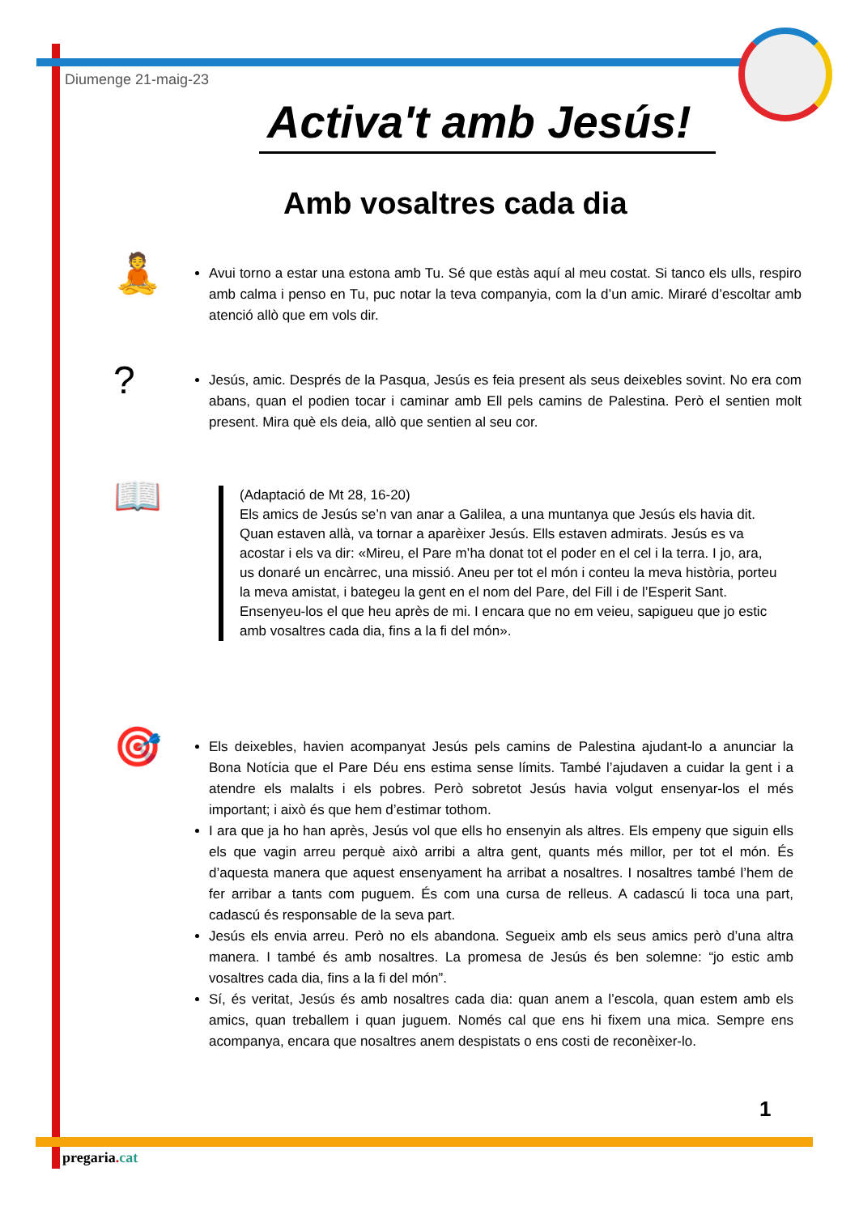Diumenge 21-maig-23
Activa't amb Jesús!
Amb vosaltres cada dia
🧘
Avui torno a estar una estona amb Tu. Sé que estàs aquí al meu costat. Si tanco els ulls, respiro amb calma i penso en Tu, puc notar la teva companyia, com la d’un amic. Miraré d’escoltar amb atenció allò que em vols dir.
?
Jesús, amic. Després de la Pasqua, Jesús es feia present als seus deixebles sovint. No era com abans, quan el podien tocar i caminar amb Ell pels camins de Palestina. Però el sentien molt present. Mira què els deia, allò que sentien al seu cor.
📖
(Adaptació de Mt 28, 16-20)
Els amics de Jesús se’n van anar a Galilea, a una muntanya que Jesús els havia dit. Quan estaven allà, va tornar a aparèixer Jesús. Ells estaven admirats. Jesús es va acostar i els va dir: «Mireu, el Pare m’ha donat tot el poder en el cel i la terra. I jo, ara, us donaré un encàrrec, una missió. Aneu per tot el món i conteu la meva història, porteu la meva amistat, i bategeu la gent en el nom del Pare, del Fill i de l’Esperit Sant. Ensenyeu-los el que heu après de mi. I encara que no em veieu, sapigueu que jo estic amb vosaltres cada dia, fins a la fi del món».
🎯
Els deixebles, havien acompanyat Jesús pels camins de Palestina ajudant-lo a anunciar la Bona Notícia que el Pare Déu ens estima sense límits. També l’ajudaven a cuidar la gent i a atendre els malalts i els pobres. Però sobretot Jesús havia volgut ensenyar-los el més important; i això és que hem d’estimar tothom.
I ara que ja ho han après, Jesús vol que ells ho ensenyin als altres. Els empeny que siguin ells els que vagin arreu perquè això arribi a altra gent, quants més millor, per tot el món. És d’aquesta manera que aquest ensenyament ha arribat a nosaltres. I nosaltres també l’hem de fer arribar a tants com puguem. És com una cursa de relleus. A cadascú li toca una part, cadascú és responsable de la seva part.
Jesús els envia arreu. Però no els abandona. Segueix amb els seus amics però d’una altra manera. I també és amb nosaltres. La promesa de Jesús és ben solemne: “jo estic amb vosaltres cada dia, fins a la fi del món”.
Sí, és veritat, Jesús és amb nosaltres cada dia: quan anem a l’escola, quan estem amb els amics, quan treballem i quan juguem. Només cal que ens hi fixem una mica. Sempre ens acompanya, encara que nosaltres anem despistats o ens costi de reconèixer-lo.
1
pregaria. cat